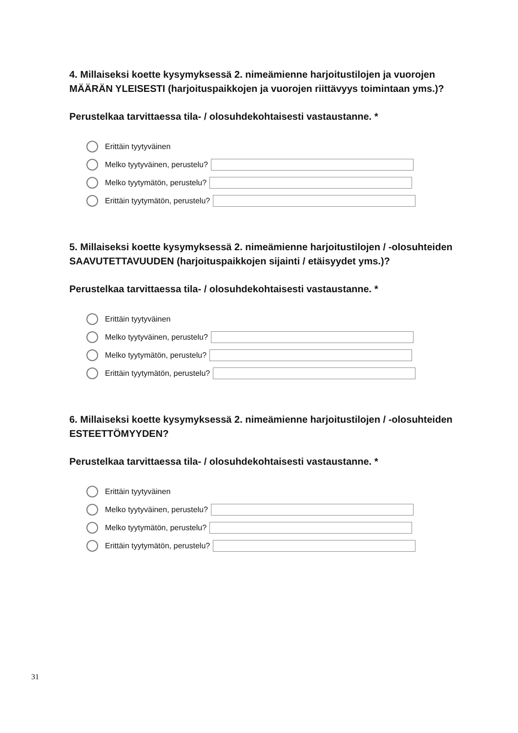4. Millaiseksi koette kysymyksessä 2. nimeämienne harjoitustilojen ja vuorojen MÄÄRÄN YLEISESTI (harjoituspaikkojen ja vuorojen riittävyys toimintaan yms.)?
Perustelkaa tarvittaessa tila- / olosuhdekohtaisesti vastaustanne. *
Erittäin tyytyväinen
Melko tyytyväinen, perustelu?
Melko tyytymätön, perustelu?
Erittäin tyytymätön, perustelu?
5. Millaiseksi koette kysymyksessä 2. nimeämienne harjoitustilojen / -olosuhteiden SAAVUTETTAVUUDEN (harjoituspaikkojen sijainti / etäisyydet yms.)?
Perustelkaa tarvittaessa tila- / olosuhdekohtaisesti vastaustanne. *
Erittäin tyytyväinen
Melko tyytyväinen, perustelu?
Melko tyytymätön, perustelu?
Erittäin tyytymätön, perustelu?
6. Millaiseksi koette kysymyksessä 2. nimeämienne harjoitustilojen / -olosuhteiden ESTEETTÖMYYDEN?
Perustelkaa tarvittaessa tila- / olosuhdekohtaisesti vastaustanne. *
Erittäin tyytyväinen
Melko tyytyväinen, perustelu?
Melko tyytymätön, perustelu?
Erittäin tyytymätön, perustelu?
31